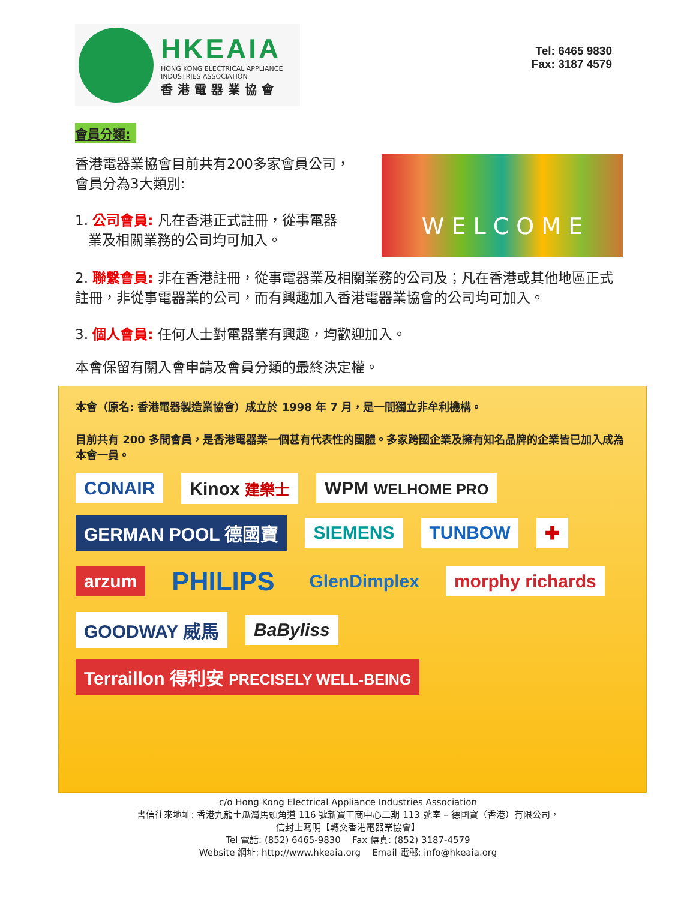HKEAIA
HONG KONG ELECTRICAL APPLIANCE
INDUSTRIES ASSOCIATION
香港電器業協會
Tel: 6465 9830
Fax: 3187 4579
會員分類:
W E L C O M E
香港電器業協會目前共有200多家會員公司，
會員分為3大類別:
1. 公司會員: 凡在香港正式註冊，從事電器
業及相關業務的公司均可加入。
2. 聯繫會員: 非在香港註冊，從事電器業及相關業務的公司及；凡在香港或其他地區正式註冊，非從事電器業的公司，而有興趣加入香港電器業協會的公司均可加入。
3. 個人會員: 任何人士對電器業有興趣，均歡迎加入。
本會保留有關入會申請及會員分類的最終決定權。
本會（原名: 香港電器製造業協會）成立於 1998 年 7 月，是一間獨立非牟利機構。
目前共有 200 多間會員，是香港電器業一個甚有代表性的團體。多家跨國企業及擁有知名品牌的企業皆已加入成為本會一員。
CONAIR Kinox 建樂士 WPM WELHOME PRO GERMAN POOL 德國寶 SIEMENS TUNBOW ✚ arzum PHILIPS GlenDimplex morphy richards GOODWAY 威馬 BaByliss Terraillon 得利安 PRECISELY WELL-BEING
c/o Hong Kong Electrical Appliance Industries Association
書信往來地址: 香港九龍土瓜灣馬頭角道 116 號新寶工商中心二期 113 號室 – 德國寶（香港）有限公司，
信封上寫明【轉交香港電器業協會】
Tel 電話: (852) 6465-9830 Fax 傳真: (852) 3187-4579
Website 網址: http://www.hkeaia.org Email 電郵: info@hkeaia.org